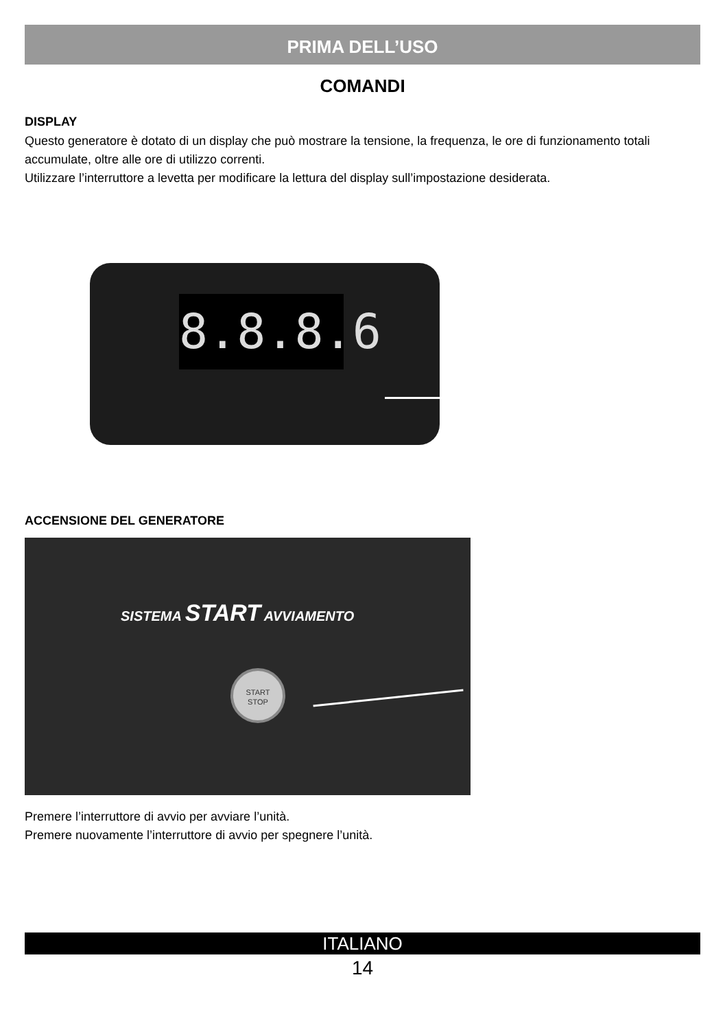PRIMA DELL’USO
COMANDI
DISPLAY
Questo generatore è dotato di un display che può mostrare la tensione, la frequenza, le ore di funzionamento totali accumulate, oltre alle ore di utilizzo correnti.
Utilizzare l’interruttore a levetta per modificare la lettura del display sull’impostazione desiderata.
8.8.8.6
ACCENSIONE DEL GENERATORE
SISTEMA START AVVIAMENTO
START
STOP
Premere l’interruttore di avvio per avviare l’unità.
Premere nuovamente l’interruttore di avvio per spegnere l’unità.
ITALIANO
14